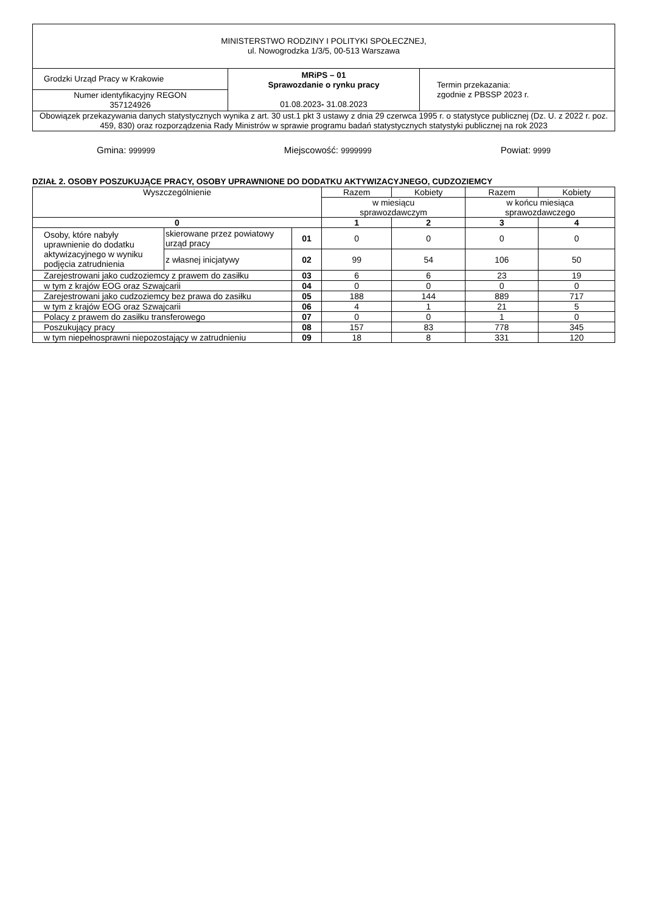| MINISTERSTWO RODZINY I POLITYKI SPOŁECZNEJ, ul. Nowogrodzka 1/3/5, 00-513 Warszawa | | |
| Grodzki Urząd Pracy w Krakowie | MRiPS – 01 Sprawozdanie o rynku pracy 01.08.2023 - 31.08.2023 | Termin przekazania: zgodnie z PBSSP 2023 r. |
| Numer identyfikacyjny REGON 357124926 | | |
| Obowiązek przekazywania danych statystycznych wynika z art. 30 ust.1 pkt 3 ustawy z dnia 29 czerwca 1995 r. o statystyce publicznej (Dz. U. z 2022 r. poz. 459, 830) oraz rozporządzenia Rady Ministrów w sprawie programu badań statystycznych statystyki publicznej na rok 2023 | | |
Gmina: 999999 Miejscowość: 9999999 Powiat: 9999
DZIAŁ 2. OSOBY POSZUKUJĄCE PRACY, OSOBY UPRAWNIONE DO DODATKU AKTYWIZACYJNEGO, CUDZOZIEMCY
| Wyszczególnienie | | | Razem | Kobiety | Razem | Kobiety |
| --- | --- | --- | --- | --- | --- | --- |
| | | | w miesiącu sprawozdawczym | | w końcu miesiąca sprawozdawczego | |
| 0 | | | 1 | 2 | 3 | 4 |
| Osoby, które nabyły uprawnienie do dodatku aktywizacyjnego w wyniku podjęcia zatrudnienia | skierowane przez powiatowy urząd pracy | 01 | 0 | 0 | 0 | 0 |
| | z własnej inicjatywy | 02 | 99 | 54 | 106 | 50 |
| Zarejestrowani jako cudzoziemcy z prawem do zasiłku | | 03 | 6 | 6 | 23 | 19 |
| w tym z krajów EOG oraz Szwajcarii | | 04 | 0 | 0 | 0 | 0 |
| Zarejestrowani jako cudzoziemcy bez prawa do zasiłku | | 05 | 188 | 144 | 889 | 717 |
| w tym z krajów EOG oraz Szwajcarii | | 06 | 4 | 1 | 21 | 5 |
| Polacy z prawem do zasiłku transferowego | | 07 | 0 | 0 | 1 | 0 |
| Poszukujący pracy | | 08 | 157 | 83 | 778 | 345 |
| w tym niepełnosprawni niepozostający w zatrudnieniu | | 09 | 18 | 8 | 331 | 120 |